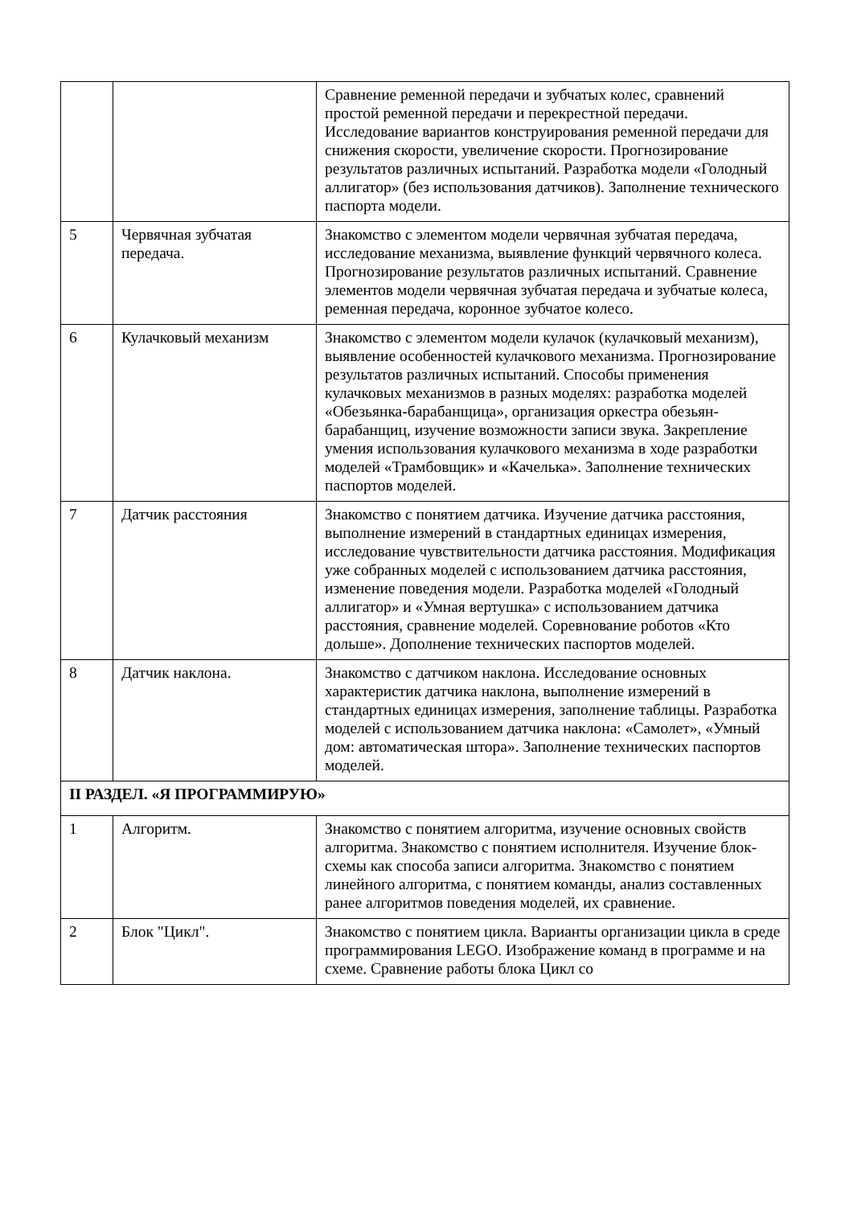| | | Сравнение ременной передачи и зубчатых колес, сравнений простой ременной передачи и перекрестной передачи. Исследование вариантов конструирования ременной передачи для снижения скорости, увеличение скорости. Прогнозирование результатов различных испытаний. Разработка модели «Голодный аллигатор» (без использования датчиков). Заполнение технического паспорта модели. |
| 5 | Червячная зубчатая передача. | Знакомство с элементом модели червячная зубчатая передача, исследование механизма, выявление функций червячного колеса. Прогнозирование результатов различных испытаний. Сравнение элементов модели червячная зубчатая передача и зубчатые колеса, ременная передача, коронное зубчатое колесо. |
| 6 | Кулачковый механизм | Знакомство с элементом модели кулачок (кулачковый механизм), выявление особенностей кулачкового механизма. Прогнозирование результатов различных испытаний. Способы применения кулачковых механизмов в разных моделях: разработка моделей «Обезьянка-барабанщица», организация оркестра обезьян-барабанщиц, изучение возможности записи звука. Закрепление умения использования кулачкового механизма в ходе разработки моделей «Трамбовщик» и «Качелька». Заполнение технических паспортов моделей. |
| 7 | Датчик расстояния | Знакомство с понятием датчика. Изучение датчика расстояния, выполнение измерений в стандартных единицах измерения, исследование чувствительности датчика расстояния. Модификация уже собранных моделей с использованием датчика расстояния, изменение поведения модели. Разработка моделей «Голодный аллигатор» и «Умная вертушка» с использованием датчика расстояния, сравнение моделей. Соревнование роботов «Кто дольше». Дополнение технических паспортов моделей. |
| 8 | Датчик наклона. | Знакомство с датчиком наклона. Исследование основных характеристик датчика наклона, выполнение измерений в стандартных единицах измерения, заполнение таблицы. Разработка моделей с использованием датчика наклона: «Самолет», «Умный дом: автоматическая штора». Заполнение технических паспортов моделей. |
| II РАЗДЕЛ. «Я ПРОГРАММИРУЮ» | | |
| 1 | Алгоритм. | Знакомство с понятием алгоритма, изучение основных свойств алгоритма. Знакомство с понятием исполнителя. Изучение блок-схемы как способа записи алгоритма. Знакомство с понятием линейного алгоритма, с понятием команды, анализ составленных ранее алгоритмов поведения моделей, их сравнение. |
| 2 | Блок "Цикл". | Знакомство с понятием цикла. Варианты организации цикла в среде программирования LEGO. Изображение команд в программе и на схеме. Сравнение работы блока Цикл со |